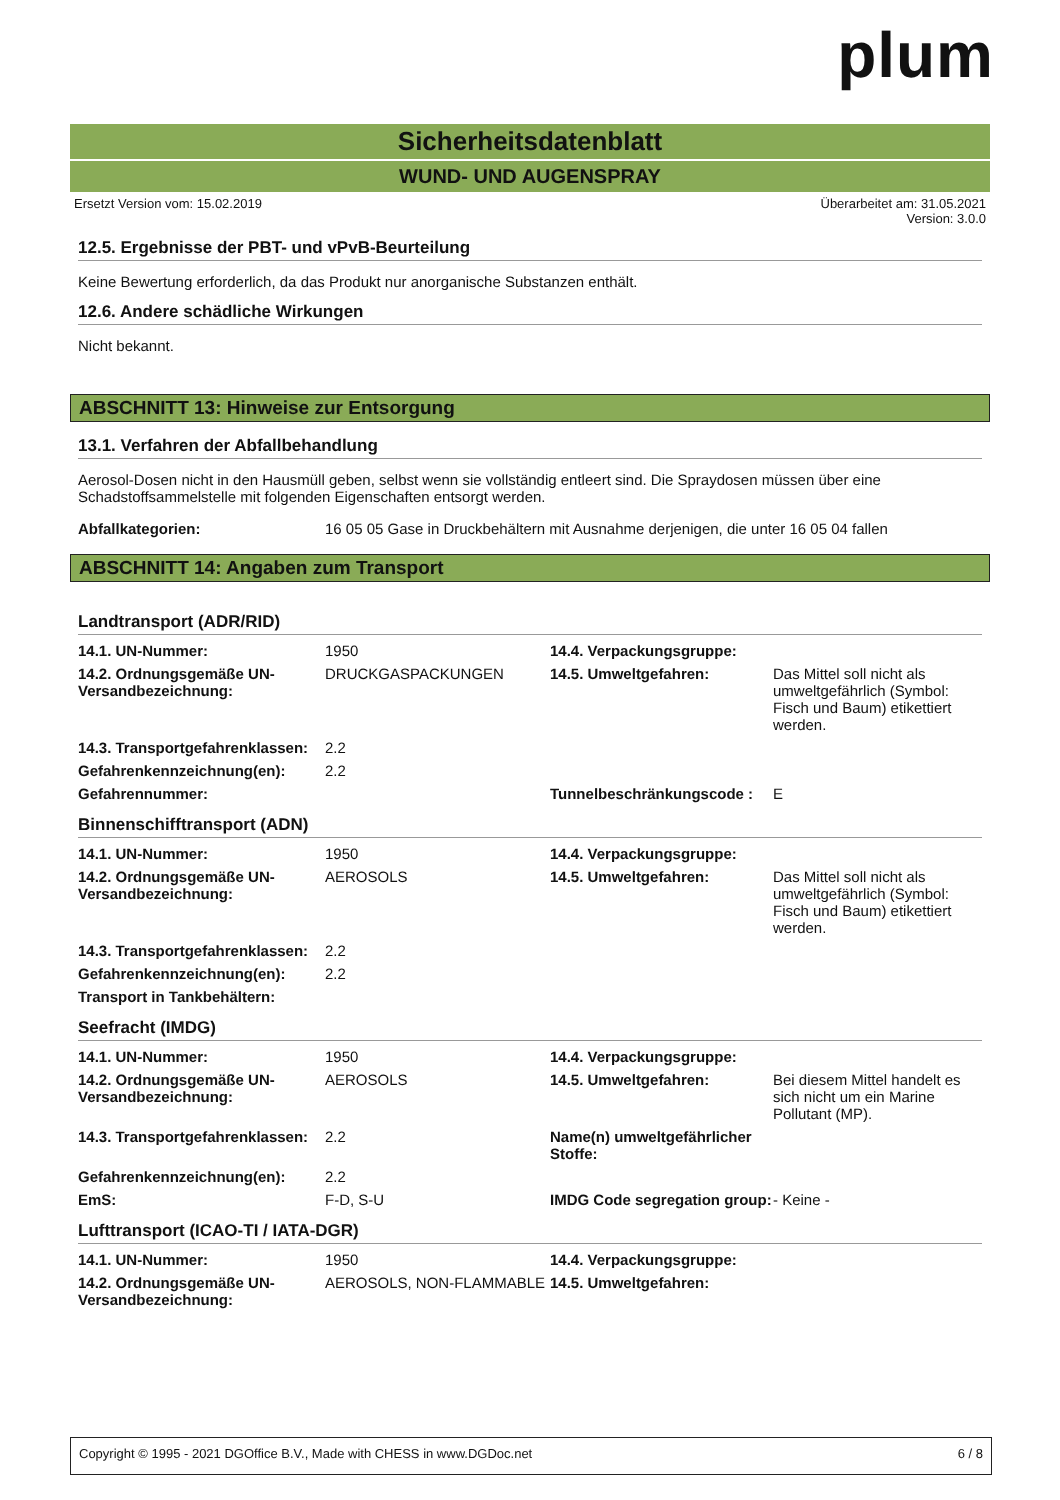plum
Sicherheitsdatenblatt
WUND- UND AUGENSPRAY
Ersetzt Version vom: 15.02.2019 Überarbeitet am: 31.05.2021
Version: 3.0.0
12.5. Ergebnisse der PBT- und vPvB-Beurteilung
Keine Bewertung erforderlich, da das Produkt nur anorganische Substanzen enthält.
12.6. Andere schädliche Wirkungen
Nicht bekannt.
ABSCHNITT 13: Hinweise zur Entsorgung
13.1. Verfahren der Abfallbehandlung
Aerosol-Dosen nicht in den Hausmüll geben, selbst wenn sie vollständig entleert sind. Die Spraydosen müssen über eine Schadstoffsammelstelle mit folgenden Eigenschaften entsorgt werden.
| Abfallkategorien: | 16 05 05 Gase in Druckbehältern mit Ausnahme derjenigen, die unter 16 05 04 fallen |
ABSCHNITT 14: Angaben zum Transport
Landtransport (ADR/RID)
| 14.1. UN-Nummer: | 1950 | 14.4. Verpackungsgruppe: | |
| 14.2. Ordnungsgemäße UN-Versandbezeichnung: | DRUCKGASPACKUNGEN | 14.5. Umweltgefahren: | Das Mittel soll nicht als umweltgefährlich (Symbol: Fisch und Baum) etikettiert werden. |
| 14.3. Transportgefahrenklassen: | 2.2 | | |
| Gefahrenkennzeichnung(en): | 2.2 | | |
| Gefahrennummer: | | Tunnelbeschränkungscode : | E |
Binnenschifftransport (ADN)
| 14.1. UN-Nummer: | 1950 | 14.4. Verpackungsgruppe: | |
| 14.2. Ordnungsgemäße UN-Versandbezeichnung: | AEROSOLS | 14.5. Umweltgefahren: | Das Mittel soll nicht als umweltgefährlich (Symbol: Fisch und Baum) etikettiert werden. |
| 14.3. Transportgefahrenklassen: | 2.2 | | |
| Gefahrenkennzeichnung(en): | 2.2 | | |
| Transport in Tankbehältern: | | | |
Seefracht (IMDG)
| 14.1. UN-Nummer: | 1950 | 14.4. Verpackungsgruppe: | |
| 14.2. Ordnungsgemäße UN-Versandbezeichnung: | AEROSOLS | 14.5. Umweltgefahren: | Bei diesem Mittel handelt es sich nicht um ein Marine Pollutant (MP). |
| 14.3. Transportgefahrenklassen: | 2.2 | Name(n) umweltgefährlicher Stoffe: | |
| Gefahrenkennzeichnung(en): | 2.2 | | |
| EmS: | F-D, S-U | IMDG Code segregation group: | - Keine - |
Lufttransport (ICAO-TI / IATA-DGR)
| 14.1. UN-Nummer: | 1950 | 14.4. Verpackungsgruppe: | |
| 14.2. Ordnungsgemäße UN-Versandbezeichnung: | AEROSOLS, NON-FLAMMABLE | 14.5. Umweltgefahren: | |
Copyright © 1995 - 2021 DGOffice B.V., Made with CHESS in www.DGDoc.net 6 / 8